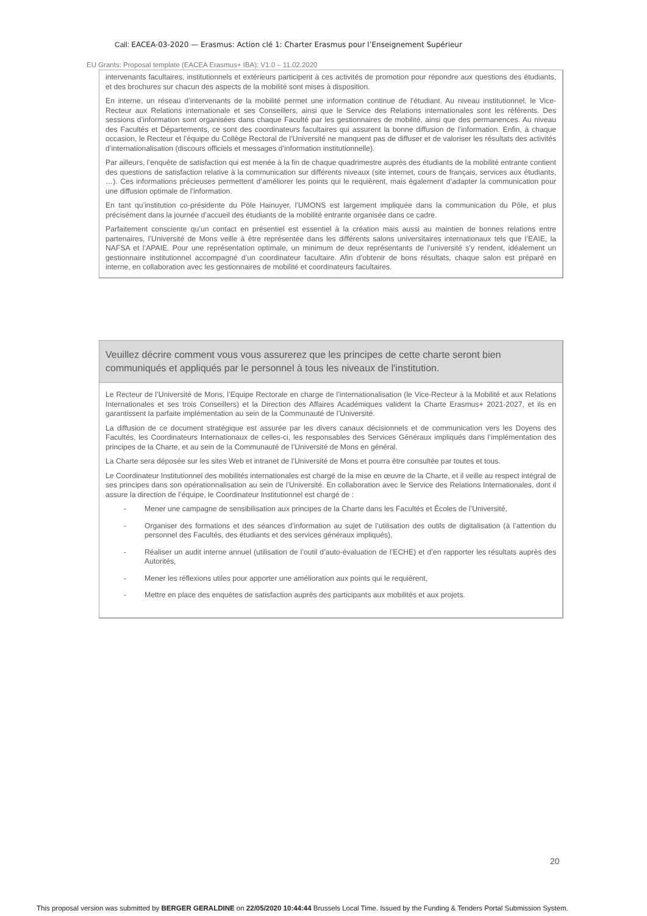Call: EACEA-03-2020 — Erasmus: Action clé 1: Charter Erasmus pour l’Enseignement Supérieur
EU Grants: Proposal template (EACEA Erasmus+ IBA): V1.0 – 11.02.2020
intervenants facultaires, institutionnels et extérieurs participent à ces activités de promotion pour répondre aux questions des étudiants, et des brochures sur chacun des aspects de la mobilité sont mises à disposition.
En interne, un réseau d’intervenants de la mobilité permet une information continue de l’étudiant. Au niveau institutionnel, le Vice-Recteur aux Relations internationale et ses Conseillers, ainsi que le Service des Relations internationales sont les référents. Des sessions d’information sont organisées dans chaque Faculté par les gestionnaires de mobilité, ainsi que des permanences. Au niveau des Facultés et Départements, ce sont des coordinateurs facultaires qui assurent la bonne diffusion de l’information. Enfin, à chaque occasion, le Recteur et l’équipe du Collège Rectoral de l’Université ne manquent pas de diffuser et de valoriser les résultats des activités d’internationalisation (discours officiels et messages d’information institutionnelle).
Par ailleurs, l’enquête de satisfaction qui est menée à la fin de chaque quadrimestre auprès des étudiants de la mobilité entrante contient des questions de satisfaction relative à la communication sur différents niveaux (site internet, cours de français, services aux étudiants, …). Ces informations précieuses permettent d’améliorer les points qui le requièrent, mais également d’adapter la communication pour une diffusion optimale de l’information.
En tant qu’institution co-présidente du Pôle Hainuyer, l’UMONS est largement impliquée dans la communication du Pôle, et plus précisément dans la journée d’accueil des étudiants de la mobilité entrante organisée dans ce cadre.
Parfaitement consciente qu’un contact en présentiel est essentiel à la création mais aussi au maintien de bonnes relations entre partenaires, l’Université de Mons veille à être représentée dans les différents salons universitaires internationaux tels que l’EAIE, la NAFSA et l’APAIE. Pour une représentation optimale, un minimum de deux représentants de l’université s’y rendent, idéalement un gestionnaire institutionnel accompagné d’un coordinateur facultaire. Afin d’obtenir de bons résultats, chaque salon est préparé en interne, en collaboration avec les gestionnaires de mobilité et coordinateurs facultaires.
Veuillez décrire comment vous vous assurerez que les principes de cette charte seront bien communiqués et appliqués par le personnel à tous les niveaux de l'institution.
Le Recteur de l’Université de Mons, l’Equipe Rectorale en charge de l’internationalisation (le Vice-Recteur à la Mobilité et aux Relations Internationales et ses trois Conseillers) et la Direction des Affaires Académiques valident la Charte Erasmus+ 2021-2027, et ils en garantissent la parfaite implémentation au sein de la Communauté de l’Université.
La diffusion de ce document stratégique est assurée par les divers canaux décisionnels et de communication vers les Doyens des Facultés, les Coordinateurs Internationaux de celles-ci, les responsables des Services Généraux impliqués dans l’implémentation des principes de la Charte, et au sein de la Communauté de l’Université de Mons en général.
La Charte sera déposée sur les sites Web et intranet de l’Université de Mons et pourra être consultée par toutes et tous.
Le Coordinateur Institutionnel des mobilités internationales est chargé de la mise en œuvre de la Charte, et il veille au respect intégral de ses principes dans son opérationnalisation au sein de l’Université. En collaboration avec le Service des Relations Internationales, dont il assure la direction de l’équipe, le Coordinateur Institutionnel est chargé de :
- Mener une campagne de sensibilisation aux principes de la Charte dans les Facultés et Écoles de l’Université,
- Organiser des formations et des séances d’information au sujet de l’utilisation des outils de digitalisation (à l’attention du personnel des Facultés, des étudiants et des services généraux impliqués),
- Réaliser un audit interne annuel (utilisation de l’outil d’auto-évaluation de l’ECHE) et d’en rapporter les résultats auprès des Autorités,
- Mener les réflexions utiles pour apporter une amélioration aux points qui le requièrent,
- Mettre en place des enquêtes de satisfaction auprès des participants aux mobilités et aux projets.
20
This proposal version was submitted by BERGER GERALDINE on 22/05/2020 10:44:44 Brussels Local Time. Issued by the Funding & Tenders Portal Submission System.